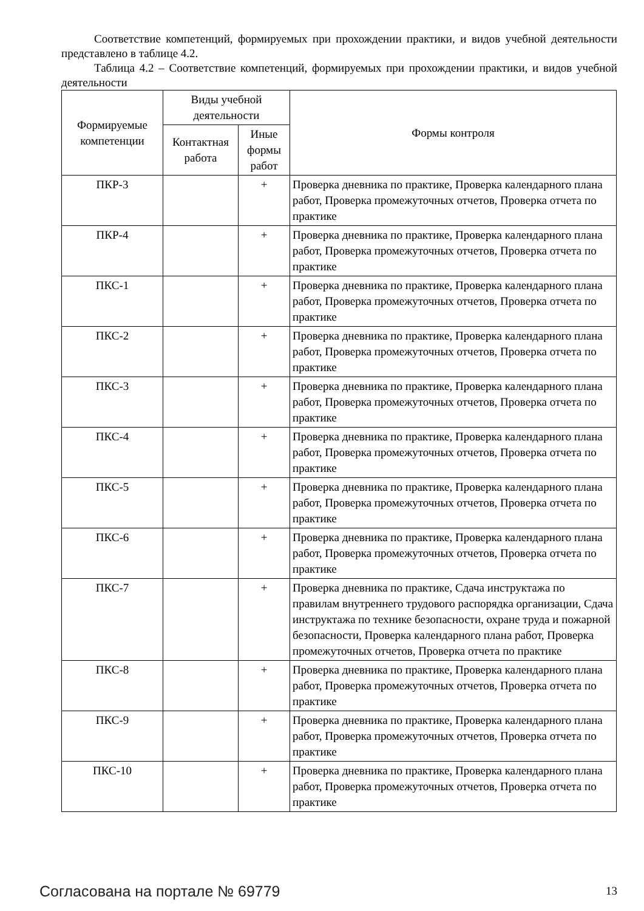Соответствие компетенций, формируемых при прохождении практики, и видов учебной деятельности представлено в таблице 4.2.
Таблица 4.2 – Соответствие компетенций, формируемых при прохождении практики, и видов учебной деятельности
| Формируемые компетенции | Виды учебной деятельности | | Формы контроля |
| --- | --- | --- | --- |
| | Контактная работа | Иные формы работ | |
| ПКР-3 | | + | Проверка дневника по практике, Проверка календарного плана работ, Проверка промежуточных отчетов, Проверка отчета по практике |
| ПКР-4 | | + | Проверка дневника по практике, Проверка календарного плана работ, Проверка промежуточных отчетов, Проверка отчета по практике |
| ПКС-1 | | + | Проверка дневника по практике, Проверка календарного плана работ, Проверка промежуточных отчетов, Проверка отчета по практике |
| ПКС-2 | | + | Проверка дневника по практике, Проверка календарного плана работ, Проверка промежуточных отчетов, Проверка отчета по практике |
| ПКС-3 | | + | Проверка дневника по практике, Проверка календарного плана работ, Проверка промежуточных отчетов, Проверка отчета по практике |
| ПКС-4 | | + | Проверка дневника по практике, Проверка календарного плана работ, Проверка промежуточных отчетов, Проверка отчета по практике |
| ПКС-5 | | + | Проверка дневника по практике, Проверка календарного плана работ, Проверка промежуточных отчетов, Проверка отчета по практике |
| ПКС-6 | | + | Проверка дневника по практике, Проверка календарного плана работ, Проверка промежуточных отчетов, Проверка отчета по практике |
| ПКС-7 | | + | Проверка дневника по практике, Сдача инструктажа по правилам внутреннего трудового распорядка организации, Сдача инструктажа по технике безопасности, охране труда и пожарной безопасности, Проверка календарного плана работ, Проверка промежуточных отчетов, Проверка отчета по практике |
| ПКС-8 | | + | Проверка дневника по практике, Проверка календарного плана работ, Проверка промежуточных отчетов, Проверка отчета по практике |
| ПКС-9 | | + | Проверка дневника по практике, Проверка календарного плана работ, Проверка промежуточных отчетов, Проверка отчета по практике |
| ПКС-10 | | + | Проверка дневника по практике, Проверка календарного плана работ, Проверка промежуточных отчетов, Проверка отчета по практике |
Согласована на портале № 69779 13